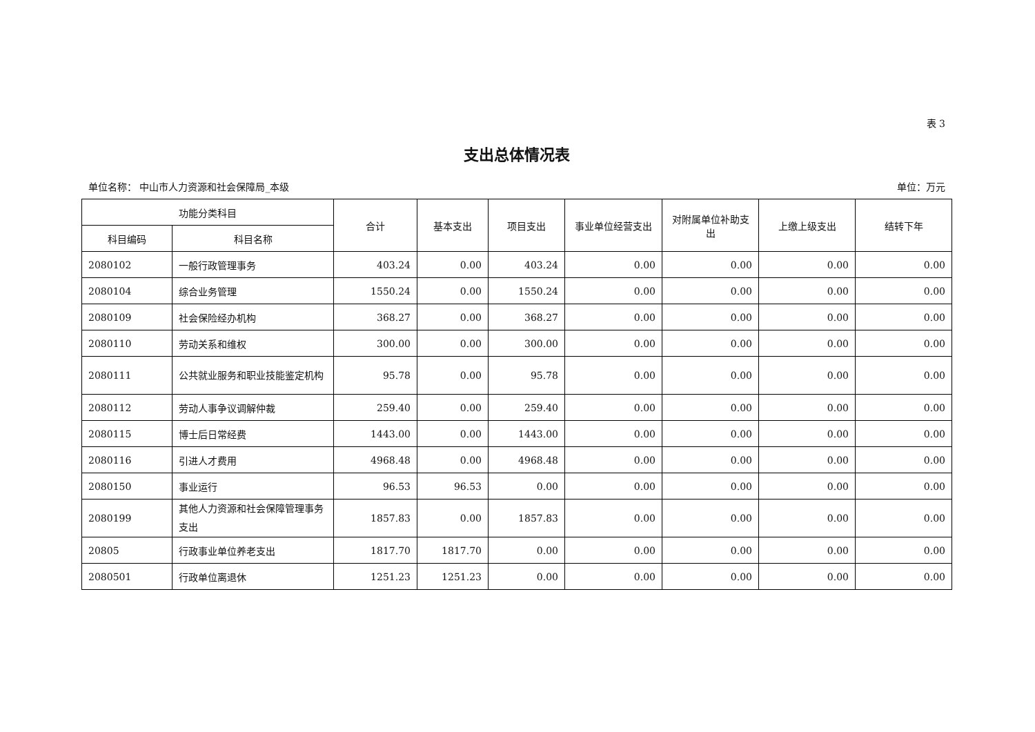表 3
支出总体情况表
单位名称： 中山市人力资源和社会保障局_本级 单位：万元
| 功能分类科目 | | 合计 | 基本支出 | 项目支出 | 事业单位经营支出 | 对附属单位补助支出 | 上缴上级支出 | 结转下年 |
| --- | --- | --- | --- | --- | --- | --- | --- | --- |
| 科目编码 | 科目名称 | | | | | | | |
| 2080102 | 一般行政管理事务 | 403.24 | 0.00 | 403.24 | 0.00 | 0.00 | 0.00 | 0.00 |
| 2080104 | 综合业务管理 | 1550.24 | 0.00 | 1550.24 | 0.00 | 0.00 | 0.00 | 0.00 |
| 2080109 | 社会保险经办机构 | 368.27 | 0.00 | 368.27 | 0.00 | 0.00 | 0.00 | 0.00 |
| 2080110 | 劳动关系和维权 | 300.00 | 0.00 | 300.00 | 0.00 | 0.00 | 0.00 | 0.00 |
| 2080111 | 公共就业服务和职业技能鉴定机构 | 95.78 | 0.00 | 95.78 | 0.00 | 0.00 | 0.00 | 0.00 |
| 2080112 | 劳动人事争议调解仲裁 | 259.40 | 0.00 | 259.40 | 0.00 | 0.00 | 0.00 | 0.00 |
| 2080115 | 博士后日常经费 | 1443.00 | 0.00 | 1443.00 | 0.00 | 0.00 | 0.00 | 0.00 |
| 2080116 | 引进人才费用 | 4968.48 | 0.00 | 4968.48 | 0.00 | 0.00 | 0.00 | 0.00 |
| 2080150 | 事业运行 | 96.53 | 96.53 | 0.00 | 0.00 | 0.00 | 0.00 | 0.00 |
| 2080199 | 其他人力资源和社会保障管理事务支出 | 1857.83 | 0.00 | 1857.83 | 0.00 | 0.00 | 0.00 | 0.00 |
| 20805 | 行政事业单位养老支出 | 1817.70 | 1817.70 | 0.00 | 0.00 | 0.00 | 0.00 | 0.00 |
| 2080501 | 行政单位离退休 | 1251.23 | 1251.23 | 0.00 | 0.00 | 0.00 | 0.00 | 0.00 |